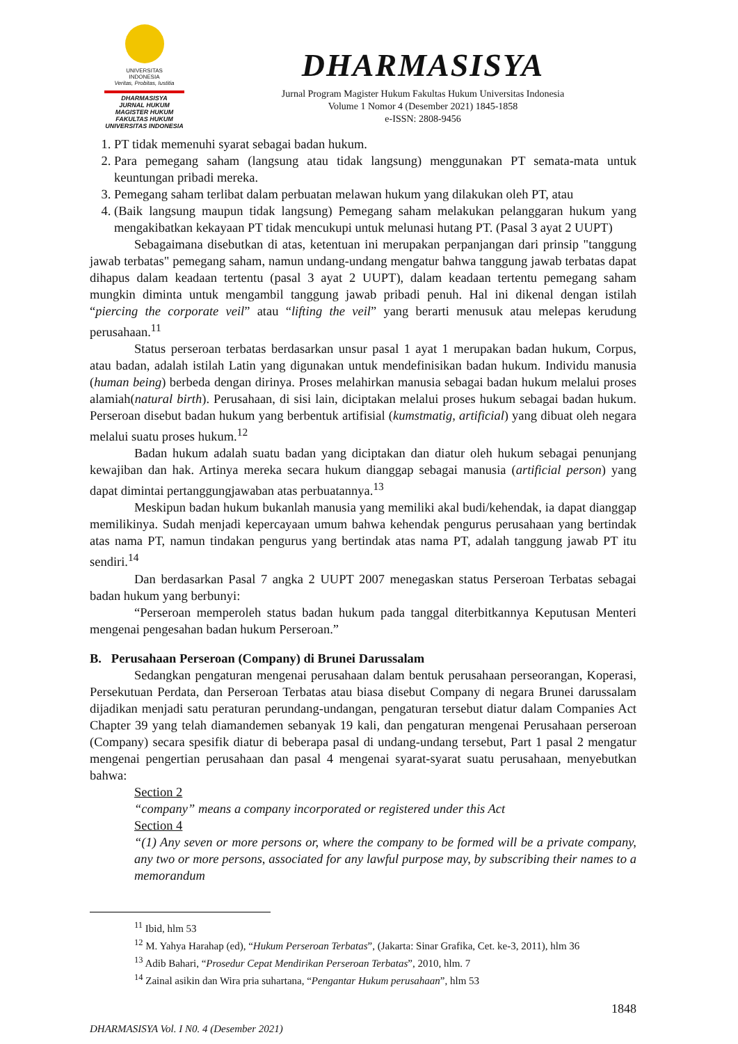UNIVERSITAS
INDONESIA
Veritas, Probitas, Iustitia
DHARMASISYA
JURNAL HUKUM MAGISTER HUKUM FAKULTAS HUKUM UNIVERSITAS INDONESIA
DHARMASISYA
Jurnal Program Magister Hukum Fakultas Hukum Universitas Indonesia
Volume 1 Nomor 4 (Desember 2021) 1845-1858
e-ISSN: 2808-9456
1. PT tidak memenuhi syarat sebagai badan hukum.
2. Para pemegang saham (langsung atau tidak langsung) menggunakan PT semata-mata untuk keuntungan pribadi mereka.
3. Pemegang saham terlibat dalam perbuatan melawan hukum yang dilakukan oleh PT, atau
4. (Baik langsung maupun tidak langsung) Pemegang saham melakukan pelanggaran hukum yang mengakibatkan kekayaan PT tidak mencukupi untuk melunasi hutang PT. (Pasal 3 ayat 2 UUPT)
Sebagaimana disebutkan di atas, ketentuan ini merupakan perpanjangan dari prinsip "tanggung jawab terbatas" pemegang saham, namun undang-undang mengatur bahwa tanggung jawab terbatas dapat dihapus dalam keadaan tertentu (pasal 3 ayat 2 UUPT), dalam keadaan tertentu pemegang saham mungkin diminta untuk mengambil tanggung jawab pribadi penuh. Hal ini dikenal dengan istilah “piercing the corporate veil” atau “lifting the veil” yang berarti menusuk atau melepas kerudung perusahaan.<sup>11</sup>
Status perseroan terbatas berdasarkan unsur pasal 1 ayat 1 merupakan badan hukum, Corpus, atau badan, adalah istilah Latin yang digunakan untuk mendefinisikan badan hukum. Individu manusia (human being) berbeda dengan dirinya. Proses melahirkan manusia sebagai badan hukum melalui proses alamiah(natural birth). Perusahaan, di sisi lain, diciptakan melalui proses hukum sebagai badan hukum. Perseroan disebut badan hukum yang berbentuk artifisial (kumstmatig, artificial) yang dibuat oleh negara melalui suatu proses hukum.<sup>12</sup>
Badan hukum adalah suatu badan yang diciptakan dan diatur oleh hukum sebagai penunjang kewajiban dan hak. Artinya mereka secara hukum dianggap sebagai manusia (artificial person) yang dapat dimintai pertanggungjawaban atas perbuatannya.<sup>13</sup>
Meskipun badan hukum bukanlah manusia yang memiliki akal budi/kehendak, ia dapat dianggap memilikinya. Sudah menjadi kepercayaan umum bahwa kehendak pengurus perusahaan yang bertindak atas nama PT, namun tindakan pengurus yang bertindak atas nama PT, adalah tanggung jawab PT itu sendiri.<sup>14</sup>
Dan berdasarkan Pasal 7 angka 2 UUPT 2007 menegaskan status Perseroan Terbatas sebagai badan hukum yang berbunyi:
“Perseroan memperoleh status badan hukum pada tanggal diterbitkannya Keputusan Menteri mengenai pengesahan badan hukum Perseroan.”
B. Perusahaan Perseroan (Company) di Brunei Darussalam
Sedangkan pengaturan mengenai perusahaan dalam bentuk perusahaan perseorangan, Koperasi, Persekutuan Perdata, dan Perseroan Terbatas atau biasa disebut Company di negara Brunei darussalam dijadikan menjadi satu peraturan perundang-undangan, pengaturan tersebut diatur dalam Companies Act Chapter 39 yang telah diamandemen sebanyak 19 kali, dan pengaturan mengenai Perusahaan perseroan (Company) secara spesifik diatur di beberapa pasal di undang-undang tersebut, Part 1 pasal 2 mengatur mengenai pengertian perusahaan dan pasal 4 mengenai syarat-syarat suatu perusahaan, menyebutkan bahwa:
Section 2
“company” means a company incorporated or registered under this Act
Section 4
“(1) Any seven or more persons or, where the company to be formed will be a private company, any two or more persons, associated for any lawful purpose may, by subscribing their names to a memorandum
<sup>11</sup> Ibid, hlm 53
<sup>12</sup> M. Yahya Harahap (ed), “Hukum Perseroan Terbatas”, (Jakarta: Sinar Grafika, Cet. ke-3, 2011), hlm 36
<sup>13</sup> Adib Bahari, “Prosedur Cepat Mendirikan Perseroan Terbatas”, 2010, hlm. 7
<sup>14</sup> Zainal asikin dan Wira pria suhartana, “Pengantar Hukum perusahaan”, hlm 53
1848
DHARMASISYA Vol. I N0. 4 (Desember 2021)